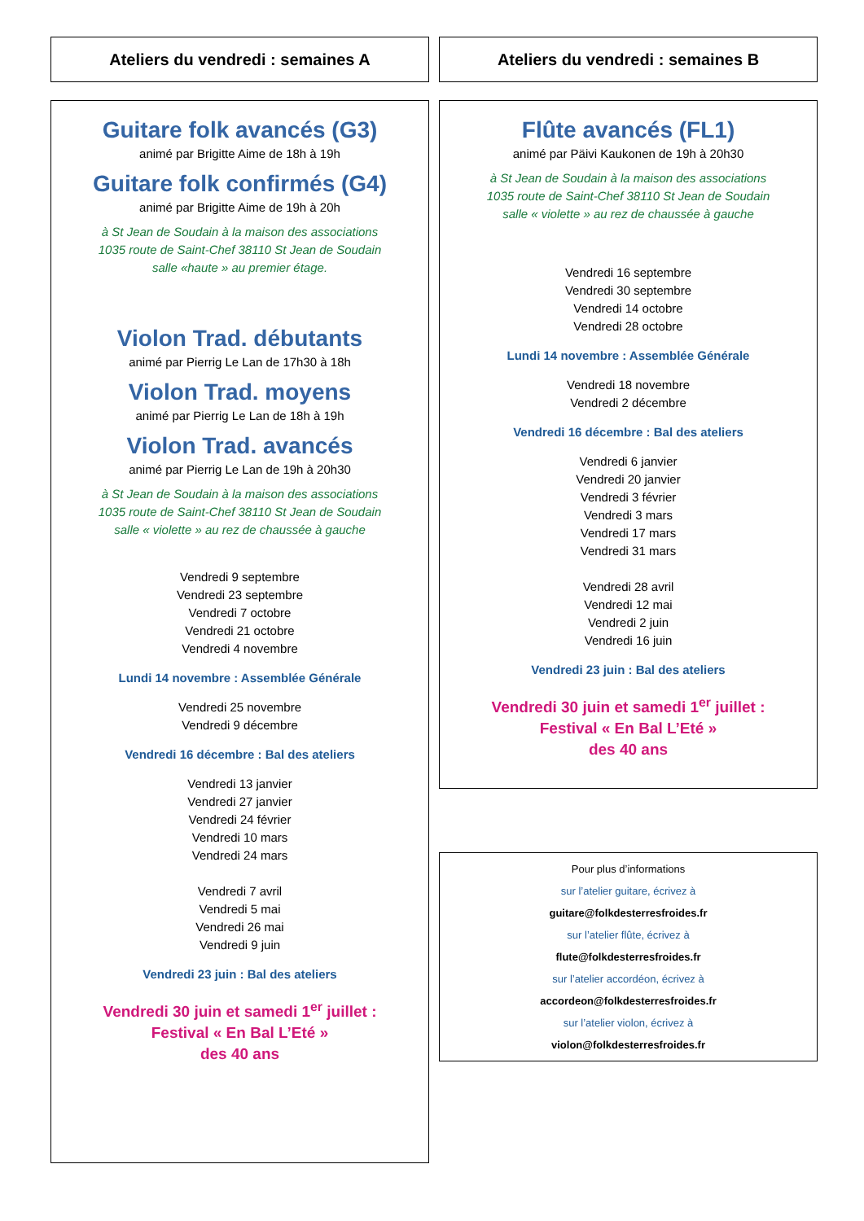Ateliers du vendredi : semaines A
Guitare folk avancés (G3)
animé par Brigitte Aime de 18h à 19h
Guitare folk confirmés (G4)
animé par Brigitte Aime de 19h à 20h
à St Jean de Soudain à la maison des associations
1035 route de Saint-Chef 38110 St Jean de Soudain
salle «haute » au premier étage.
Violon Trad. débutants
animé par Pierrig Le Lan de 17h30 à 18h
Violon Trad. moyens
animé par Pierrig Le Lan de 18h à 19h
Violon Trad. avancés
animé par Pierrig Le Lan de 19h à 20h30
à St Jean de Soudain à la maison des associations
1035 route de Saint-Chef 38110 St Jean de Soudain
salle « violette » au rez de chaussée à gauche
Vendredi 9 septembre
Vendredi 23 septembre
Vendredi 7 octobre
Vendredi 21 octobre
Vendredi 4 novembre
Lundi 14 novembre : Assemblée Générale
Vendredi 25 novembre
Vendredi 9 décembre
Vendredi 16 décembre : Bal des ateliers
Vendredi 13 janvier
Vendredi 27 janvier
Vendredi 24 février
Vendredi 10 mars
Vendredi 24 mars
Vendredi 7 avril
Vendredi 5 mai
Vendredi 26 mai
Vendredi 9 juin
Vendredi 23 juin : Bal des ateliers
Vendredi 30 juin et samedi 1<sup>er</sup> juillet :
Festival « En Bal L’Eté »
des 40 ans
Ateliers du vendredi : semaines B
Flûte avancés (FL1)
animé par Päivi Kaukonen de 19h à 20h30
à St Jean de Soudain à la maison des associations
1035 route de Saint-Chef 38110 St Jean de Soudain
salle « violette » au rez de chaussée à gauche
Vendredi 16 septembre
Vendredi 30 septembre
Vendredi 14 octobre
Vendredi 28 octobre
Lundi 14 novembre : Assemblée Générale
Vendredi 18 novembre
Vendredi 2 décembre
Vendredi 16 décembre : Bal des ateliers
Vendredi 6 janvier
Vendredi 20 janvier
Vendredi 3 février
Vendredi 3 mars
Vendredi 17 mars
Vendredi 31 mars
Vendredi 28 avril
Vendredi 12 mai
Vendredi 2 juin
Vendredi 16 juin
Vendredi 23 juin : Bal des ateliers
Vendredi 30 juin et samedi 1<sup>er</sup> juillet :
Festival « En Bal L’Eté »
des 40 ans
Pour plus d’informations
sur l’atelier guitare, écrivez à
guitare@folkdesterresfroides.fr
sur l’atelier flûte, écrivez à
flute@folkdesterresfroides.fr
sur l’atelier accordéon, écrivez à
accordeon@folkdesterresfroides.fr
sur l’atelier violon, écrivez à
violon@folkdesterresfroides.fr